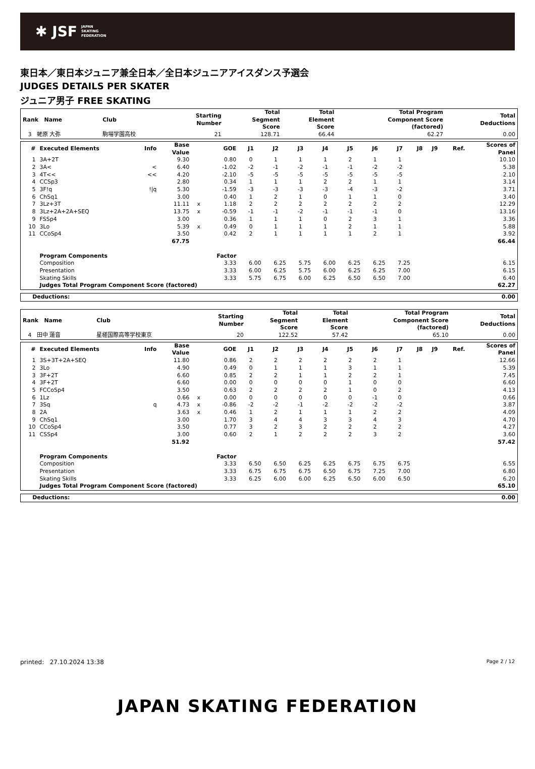✱ JSF JAPAN
SKATING
FEDERATION
東日本／東日本ジュニア兼全日本／全日本ジュニアアイスダンス予選会
JUDGES DETAILS PER SKATER
ジュニア男子 FREE SKATING
| Rank Name | Club | Starting Number | Total Segment Score | Total Element Score | Total Program Component Score (factored) | Total Deductions |
| --- | --- | --- | --- | --- | --- | --- |
| 3 蛯原 大弥 | 駒場学園高校 | 21 | 128.71 | 66.44 | 62.27 | 0.00 |
| # | Executed Elements | Info | Base Value | | GOE | J1 | J2 | J3 | J4 | J5 | J6 | J7 | J8 | J9 | Ref. | Scores of Panel |
| --- | --- | --- | --- | --- | --- | --- | --- | --- | --- | --- | --- | --- | --- | --- | --- | --- |
| 1 | 3A+2T | | 9.30 | | 0.80 | 0 | 1 | 1 | 1 | 2 | 1 | 1 | | | | 10.10 |
| 2 | 3A< | < | 6.40 | | -1.02 | -2 | -1 | -2 | -1 | -1 | -2 | -2 | | | | 5.38 |
| 3 | 4T<< | << | 4.20 | | -2.10 | -5 | -5 | -5 | -5 | -5 | -5 | -5 | | | | 2.10 |
| 4 | CCSp3 | | 2.80 | | 0.34 | 1 | 1 | 1 | 2 | 2 | 1 | 1 | | | | 3.14 |
| 5 | 3F!q | !/q | 5.30 | | -1.59 | -3 | -3 | -3 | -3 | -4 | -3 | -2 | | | | 3.71 |
| 6 | ChSq1 | | 3.00 | | 0.40 | 1 | 2 | 1 | 0 | 1 | 1 | 0 | | | | 3.40 |
| 7 | 3Lz+3T | | 11.11 | x | 1.18 | 2 | 2 | 2 | 2 | 2 | 2 | 2 | | | | 12.29 |
| 8 | 3Lz+2A+2A+SEQ | | 13.75 | x | -0.59 | -1 | -1 | -2 | -1 | -1 | -1 | 0 | | | | 13.16 |
| 9 | FSSp4 | | 3.00 | | 0.36 | 1 | 1 | 1 | 0 | 2 | 3 | 1 | | | | 3.36 |
| 10 | 3Lo | | 5.39 | x | 0.49 | 0 | 1 | 1 | 1 | 2 | 1 | 1 | | | | 5.88 |
| 11 | CCoSp4 | | 3.50 | | 0.42 | 2 | 1 | 1 | 1 | 1 | 2 | 1 | | | | 3.92 |
| | | | 67.75 | | | | | | | | | | | | | 66.44 |
| | Program Components | | | | Factor | | | | | | | | | | | |
| | Composition | | | | 3.33 | 6.00 | 6.25 | 5.75 | 6.00 | 6.25 | 6.25 | 7.25 | | | | 6.15 |
| | Presentation | | | | 3.33 | 6.00 | 6.25 | 5.75 | 6.00 | 6.25 | 6.25 | 7.00 | | | | 6.15 |
| | Skating Skills | | | | 3.33 | 5.75 | 6.75 | 6.00 | 6.25 | 6.50 | 6.50 | 7.00 | | | | 6.40 |
| | Judges Total Program Component Score (factored) | | | | | | | | | | | | | | | 62.27 |
| Deductions: | 0.00 |
| Rank Name | Club | Starting Number | Total Segment Score | Total Element Score | Total Program Component Score (factored) | Total Deductions |
| --- | --- | --- | --- | --- | --- | --- |
| 4 田中 蓮音 | 星槎国際高等学校東京 | 20 | 122.52 | 57.42 | 65.10 | 0.00 |
| # | Executed Elements | Info | Base Value | | GOE | J1 | J2 | J3 | J4 | J5 | J6 | J7 | J8 | J9 | Ref. | Scores of Panel |
| --- | --- | --- | --- | --- | --- | --- | --- | --- | --- | --- | --- | --- | --- | --- | --- | --- |
| 1 | 3S+3T+2A+SEQ | | 11.80 | | 0.86 | 2 | 2 | 2 | 2 | 2 | 2 | 1 | | | | 12.66 |
| 2 | 3Lo | | 4.90 | | 0.49 | 0 | 1 | 1 | 1 | 3 | 1 | 1 | | | | 5.39 |
| 3 | 3F+2T | | 6.60 | | 0.85 | 2 | 2 | 1 | 1 | 2 | 2 | 1 | | | | 7.45 |
| 4 | 3F+2T | | 6.60 | | 0.00 | 0 | 0 | 0 | 0 | 1 | 0 | 0 | | | | 6.60 |
| 5 | FCCoSp4 | | 3.50 | | 0.63 | 2 | 2 | 2 | 2 | 1 | 0 | 2 | | | | 4.13 |
| 6 | 1Lz | | 0.66 | x | 0.00 | 0 | 0 | 0 | 0 | 0 | -1 | 0 | | | | 0.66 |
| 7 | 3Sq | q | 4.73 | x | -0.86 | -2 | -2 | -1 | -2 | -2 | -2 | -2 | | | | 3.87 |
| 8 | 2A | | 3.63 | x | 0.46 | 1 | 2 | 1 | 1 | 1 | 2 | 2 | | | | 4.09 |
| 9 | ChSq1 | | 3.00 | | 1.70 | 3 | 4 | 4 | 3 | 3 | 4 | 3 | | | | 4.70 |
| 10 | CCoSp4 | | 3.50 | | 0.77 | 3 | 2 | 3 | 2 | 2 | 2 | 2 | | | | 4.27 |
| 11 | CSSp4 | | 3.00 | | 0.60 | 2 | 1 | 2 | 2 | 2 | 3 | 2 | | | | 3.60 |
| | | | 51.92 | | | | | | | | | | | | | 57.42 |
| | Program Components | | | | Factor | | | | | | | | | | | |
| | Composition | | | | 3.33 | 6.50 | 6.50 | 6.25 | 6.25 | 6.75 | 6.75 | 6.75 | | | | 6.55 |
| | Presentation | | | | 3.33 | 6.75 | 6.75 | 6.75 | 6.50 | 6.75 | 7.25 | 7.00 | | | | 6.80 |
| | Skating Skills | | | | 3.33 | 6.25 | 6.00 | 6.00 | 6.25 | 6.50 | 6.00 | 6.50 | | | | 6.20 |
| | Judges Total Program Component Score (factored) | | | | | | | | | | | | | | | 65.10 |
| Deductions: | 0.00 |
printed: 27.10.2024 13:38 Page 2 / 12
JAPAN SKATING FEDERATION